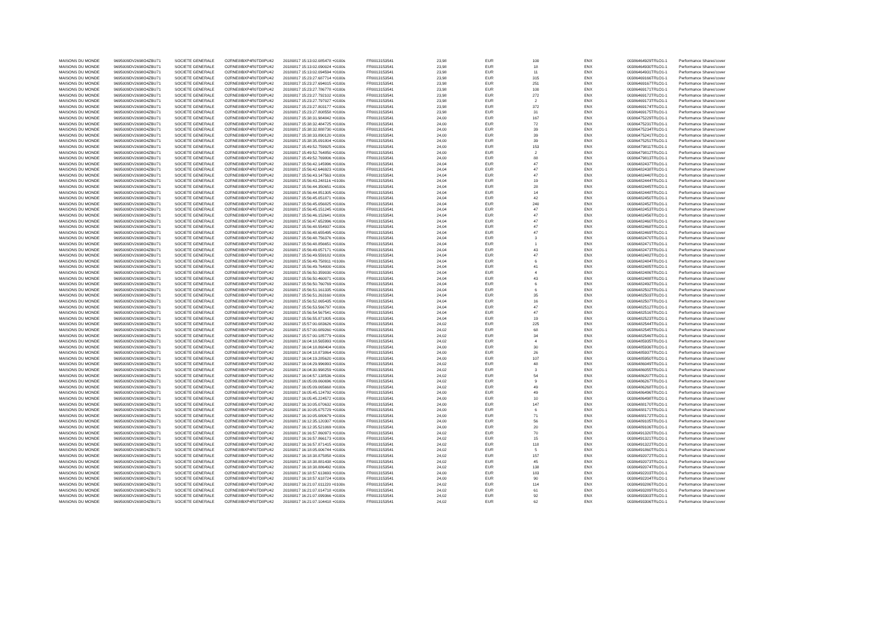| MAISONS DU MONDE | 9695009DV2698O4ZBU71 | SOCIETE GENERALE | O2RNE8IBXP4R0TD8PU42 | 20180817 15:13:02.085478 +0100s | FR0013153541 | 23,98 | EUR | 100 | ENX | 00386464929TRLO1-1 | Performance Shares'cover |
| MAISONS DU MONDE | 9695009DV2698O4ZBU71 | SOCIETE GENERALE | O2RNE8IBXP4R0TD8PU42 | 20180817 15:13:02.090024 +0100s | FR0013153541 | 23,98 | EUR | 18 | ENX | 00386464930TRLO1-1 | Performance Shares'cover |
| MAISONS DU MONDE | 9695009DV2698O4ZBU71 | SOCIETE GENERALE | O2RNE8IBXP4R0TD8PU42 | 20180817 15:13:02.094594 +0100s | FR0013153541 | 23,98 | EUR | 11 | ENX | 00386464931TRLO1-1 | Performance Shares'cover |
| MAISONS DU MONDE | 9695009DV2698O4ZBU71 | SOCIETE GENERALE | O2RNE8IBXP4R0TD8PU42 | 20180817 15:23:27.687714 +0100s | FR0013153541 | 23,98 | EUR | 315 | ENX | 00386469166TRLO1-1 | Performance Shares'cover |
| MAISONS DU MONDE | 9695009DV2698O4ZBU71 | SOCIETE GENERALE | O2RNE8IBXP4R0TD8PU42 | 20180817 15:23:27.694015 +0100s | FR0013153541 | 23,98 | EUR | 251 | ENX | 00386469167TRLO1-1 | Performance Shares'cover |
| MAISONS DU MONDE | 9695009DV2698O4ZBU71 | SOCIETE GENERALE | O2RNE8IBXP4R0TD8PU42 | 20180817 15:23:27.786778 +0100s | FR0013153541 | 23,98 | EUR | 100 | ENX | 00386469171TRLO1-1 | Performance Shares'cover |
| MAISONS DU MONDE | 9695009DV2698O4ZBU71 | SOCIETE GENERALE | O2RNE8IBXP4R0TD8PU42 | 20180817 15:23:27.792102 +0100s | FR0013153541 | 23,98 | EUR | 272 | ENX | 00386469172TRLO1-1 | Performance Shares'cover |
| MAISONS DU MONDE | 9695009DV2698O4ZBU71 | SOCIETE GENERALE | O2RNE8IBXP4R0TD8PU42 | 20180817 15:23:27.797027 +0100s | FR0013153541 | 23,98 | EUR | 2 | ENX | 00386469173TRLO1-1 | Performance Shares'cover |
| MAISONS DU MONDE | 9695009DV2698O4ZBU71 | SOCIETE GENERALE | O2RNE8IBXP4R0TD8PU42 | 20180817 15:23:27.803177 +0100s | FR0013153541 | 23,98 | EUR | 372 | ENX | 00386469174TRLO1-1 | Performance Shares'cover |
| MAISONS DU MONDE | 9695009DV2698O4ZBU71 | SOCIETE GENERALE | O2RNE8IBXP4R0TD8PU42 | 20180817 15:23:27.808558 +0100s | FR0013153541 | 23,98 | EUR | 31 | ENX | 00386469175TRLO1-1 | Performance Shares'cover |
| MAISONS DU MONDE | 9695009DV2698O4ZBU71 | SOCIETE GENERALE | O2RNE8IBXP4R0TD8PU42 | 20180817 15:38:31.984842 +0100s | FR0013153541 | 24,00 | EUR | 167 | ENX | 00386475229TRLO1-1 | Performance Shares'cover |
| MAISONS DU MONDE | 9695009DV2698O4ZBU71 | SOCIETE GENERALE | O2RNE8IBXP4R0TD8PU42 | 20180817 15:38:32.484725 +0100s | FR0013153541 | 24,00 | EUR | 72 | ENX | 00386475231TRLO1-1 | Performance Shares'cover |
| MAISONS DU MONDE | 9695009DV2698O4ZBU71 | SOCIETE GENERALE | O2RNE8IBXP4R0TD8PU42 | 20180817 15:38:32.888730 +0100s | FR0013153541 | 24,00 | EUR | 39 | ENX | 00386475234TRLO1-1 | Performance Shares'cover |
| MAISONS DU MONDE | 9695009DV2698O4ZBU71 | SOCIETE GENERALE | O2RNE8IBXP4R0TD8PU42 | 20180817 15:38:33.890120 +0100s | FR0013153541 | 24,00 | EUR | 39 | ENX | 00386475241TRLO1-1 | Performance Shares'cover |
| MAISONS DU MONDE | 9695009DV2698O4ZBU71 | SOCIETE GENERALE | O2RNE8IBXP4R0TD8PU42 | 20180817 15:38:35.091804 +0100s | FR0013153541 | 24,00 | EUR | 39 | ENX | 00386475251TRLO1-1 | Performance Shares'cover |
| MAISONS DU MONDE | 9695009DV2698O4ZBU71 | SOCIETE GENERALE | O2RNE8IBXP4R0TD8PU42 | 20180817 15:49:52.759925 +0100s | FR0013153541 | 24,00 | EUR | 153 | ENX | 00386479811TRLO1-1 | Performance Shares'cover |
| MAISONS DU MONDE | 9695009DV2698O4ZBU71 | SOCIETE GENERALE | O2RNE8IBXP4R0TD8PU42 | 20180817 15:49:52.764850 +0100s | FR0013153541 | 24,00 | EUR | 2 | ENX | 00386479812TRLO1-1 | Performance Shares'cover |
| MAISONS DU MONDE | 9695009DV2698O4ZBU71 | SOCIETE GENERALE | O2RNE8IBXP4R0TD8PU42 | 20180817 15:49:52.769806 +0100s | FR0013153541 | 24,00 | EUR | 88 | ENX | 00386479813TRLO1-1 | Performance Shares'cover |
| MAISONS DU MONDE | 9695009DV2698O4ZBU71 | SOCIETE GENERALE | O2RNE8IBXP4R0TD8PU42 | 20180817 15:56:42.145996 +0100s | FR0013153541 | 24,04 | EUR | 47 | ENX | 00386482437TRLO1-1 | Performance Shares'cover |
| MAISONS DU MONDE | 9695009DV2698O4ZBU71 | SOCIETE GENERALE | O2RNE8IBXP4R0TD8PU42 | 20180817 15:56:42.646923 +0100s | FR0013153541 | 24,04 | EUR | 47 | ENX | 00386482438TRLO1-1 | Performance Shares'cover |
| MAISONS DU MONDE | 9695009DV2698O4ZBU71 | SOCIETE GENERALE | O2RNE8IBXP4R0TD8PU42 | 20180817 15:56:43.147563 +0100s | FR0013153541 | 24,04 | EUR | 47 | ENX | 00386482440TRLO1-1 | Performance Shares'cover |
| MAISONS DU MONDE | 9695009DV2698O4ZBU71 | SOCIETE GENERALE | O2RNE8IBXP4R0TD8PU42 | 20180817 15:56:43.248116 +0100s | FR0013153541 | 24,04 | EUR | 19 | ENX | 00386482444TRLO1-1 | Performance Shares'cover |
| MAISONS DU MONDE | 9695009DV2698O4ZBU71 | SOCIETE GENERALE | O2RNE8IBXP4R0TD8PU42 | 20180817 15:56:44.350651 +0100s | FR0013153541 | 24,04 | EUR | 28 | ENX | 00386482445TRLO1-1 | Performance Shares'cover |
| MAISONS DU MONDE | 9695009DV2698O4ZBU71 | SOCIETE GENERALE | O2RNE8IBXP4R0TD8PU42 | 20180817 15:56:44.851305 +0100s | FR0013153541 | 24,04 | EUR | 14 | ENX | 00386482448TRLO1-1 | Performance Shares'cover |
| MAISONS DU MONDE | 9695009DV2698O4ZBU71 | SOCIETE GENERALE | O2RNE8IBXP4R0TD8PU42 | 20180817 15:56:45.051871 +0100s | FR0013153541 | 24,04 | EUR | 42 | ENX | 00386482450TRLO1-1 | Performance Shares'cover |
| MAISONS DU MONDE | 9695009DV2698O4ZBU71 | SOCIETE GENERALE | O2RNE8IBXP4R0TD8PU42 | 20180817 15:56:45.056825 +0100s | FR0013153541 | 24,04 | EUR | 240 | ENX | 00386482452TRLO1-1 | Performance Shares'cover |
| MAISONS DU MONDE | 9695009DV2698O4ZBU71 | SOCIETE GENERALE | O2RNE8IBXP4R0TD8PU42 | 20180817 15:56:45.151245 +0100s | FR0013153541 | 24,04 | EUR | 47 | ENX | 00386482453TRLO1-1 | Performance Shares'cover |
| MAISONS DU MONDE | 9695009DV2698O4ZBU71 | SOCIETE GENERALE | O2RNE8IBXP4R0TD8PU42 | 20180817 15:56:46.152641 +0100s | FR0013153541 | 24,04 | EUR | 47 | ENX | 00386482456TRLO1-1 | Performance Shares'cover |
| MAISONS DU MONDE | 9695009DV2698O4ZBU71 | SOCIETE GENERALE | O2RNE8IBXP4R0TD8PU42 | 20180817 15:56:47.652996 +0100s | FR0013153541 | 24,04 | EUR | 47 | ENX | 00386482460TRLO1-1 | Performance Shares'cover |
| MAISONS DU MONDE | 9695009DV2698O4ZBU71 | SOCIETE GENERALE | O2RNE8IBXP4R0TD8PU42 | 20180817 15:56:48.554937 +0100s | FR0013153541 | 24,04 | EUR | 47 | ENX | 00386482468TRLO1-1 | Performance Shares'cover |
| MAISONS DU MONDE | 9695009DV2698O4ZBU71 | SOCIETE GENERALE | O2RNE8IBXP4R0TD8PU42 | 20180817 15:56:48.655495 +0100s | FR0013153541 | 24,04 | EUR | 47 | ENX | 00386482469TRLO1-1 | Performance Shares'cover |
| MAISONS DU MONDE | 9695009DV2698O4ZBU71 | SOCIETE GENERALE | O2RNE8IBXP4R0TD8PU42 | 20180817 15:56:48.756376 +0100s | FR0013153541 | 24,04 | EUR | 3 | ENX | 00386482470TRLO1-1 | Performance Shares'cover |
| MAISONS DU MONDE | 9695009DV2698O4ZBU71 | SOCIETE GENERALE | O2RNE8IBXP4R0TD8PU42 | 20180817 15:56:48.856651 +0100s | FR0013153541 | 24,04 | EUR | 1 | ENX | 00386482471TRLO1-1 | Performance Shares'cover |
| MAISONS DU MONDE | 9695009DV2698O4ZBU71 | SOCIETE GENERALE | O2RNE8IBXP4R0TD8PU42 | 20180817 15:56:49.057171 +0100s | FR0013153541 | 24,04 | EUR | 43 | ENX | 00386482473TRLO1-1 | Performance Shares'cover |
| MAISONS DU MONDE | 9695009DV2698O4ZBU71 | SOCIETE GENERALE | O2RNE8IBXP4R0TD8PU42 | 20180817 15:56:49.559182 +0100s | FR0013153541 | 24,04 | EUR | 47 | ENX | 00386482482TRLO1-1 | Performance Shares'cover |
| MAISONS DU MONDE | 9695009DV2698O4ZBU71 | SOCIETE GENERALE | O2RNE8IBXP4R0TD8PU42 | 20180817 15:56:49.758911 +0100s | FR0013153541 | 24,04 | EUR | 6 | ENX | 00386482484TRLO1-1 | Performance Shares'cover |
| MAISONS DU MONDE | 9695009DV2698O4ZBU71 | SOCIETE GENERALE | O2RNE8IBXP4R0TD8PU42 | 20180817 15:56:49.764000 +0100s | FR0013153541 | 24,04 | EUR | 41 | ENX | 00386482485TRLO1-1 | Performance Shares'cover |
| MAISONS DU MONDE | 9695009DV2698O4ZBU71 | SOCIETE GENERALE | O2RNE8IBXP4R0TD8PU42 | 20180817 15:56:50.359030 +0100s | FR0013153541 | 24,04 | EUR | 4 | ENX | 00386482486TRLO1-1 | Performance Shares'cover |
| MAISONS DU MONDE | 9695009DV2698O4ZBU71 | SOCIETE GENERALE | O2RNE8IBXP4R0TD8PU42 | 20180817 15:56:50.460071 +0100s | FR0013153541 | 24,04 | EUR | 43 | ENX | 00386482488TRLO1-1 | Performance Shares'cover |
| MAISONS DU MONDE | 9695009DV2698O4ZBU71 | SOCIETE GENERALE | O2RNE8IBXP4R0TD8PU42 | 20180817 15:56:50.760769 +0100s | FR0013153541 | 24,04 | EUR | 6 | ENX | 00386482492TRLO1-1 | Performance Shares'cover |
| MAISONS DU MONDE | 9695009DV2698O4ZBU71 | SOCIETE GENERALE | O2RNE8IBXP4R0TD8PU42 | 20180817 15:56:51.161335 +0100s | FR0013153541 | 24,04 | EUR | 6 | ENX | 00386482502TRLO1-1 | Performance Shares'cover |
| MAISONS DU MONDE | 9695009DV2698O4ZBU71 | SOCIETE GENERALE | O2RNE8IBXP4R0TD8PU42 | 20180817 15:56:51.263160 +0100s | FR0013153541 | 24,04 | EUR | 35 | ENX | 00386482503TRLO1-1 | Performance Shares'cover |
| MAISONS DU MONDE | 9695009DV2698O4ZBU71 | SOCIETE GENERALE | O2RNE8IBXP4R0TD8PU42 | 20180817 15:56:52.065435 +0100s | FR0013153541 | 24,04 | EUR | 16 | ENX | 00386482507TRLO1-1 | Performance Shares'cover |
| MAISONS DU MONDE | 9695009DV2698O4ZBU71 | SOCIETE GENERALE | O2RNE8IBXP4R0TD8PU42 | 20180817 15:56:53.566797 +0100s | FR0013153541 | 24,04 | EUR | 47 | ENX | 00386482512TRLO1-1 | Performance Shares'cover |
| MAISONS DU MONDE | 9695009DV2698O4ZBU71 | SOCIETE GENERALE | O2RNE8IBXP4R0TD8PU42 | 20180817 15:56:54.567541 +0100s | FR0013153541 | 24,04 | EUR | 47 | ENX | 00386482516TRLO1-1 | Performance Shares'cover |
| MAISONS DU MONDE | 9695009DV2698O4ZBU71 | SOCIETE GENERALE | O2RNE8IBXP4R0TD8PU42 | 20180817 15:56:55.871805 +0100s | FR0013153541 | 24,04 | EUR | 19 | ENX | 00386482523TRLO1-1 | Performance Shares'cover |
| MAISONS DU MONDE | 9695009DV2698O4ZBU71 | SOCIETE GENERALE | O2RNE8IBXP4R0TD8PU42 | 20180817 15:57:00.083626 +0100s | FR0013153541 | 24,02 | EUR | 225 | ENX | 00386482544TRLO1-1 | Performance Shares'cover |
| MAISONS DU MONDE | 9695009DV2698O4ZBU71 | SOCIETE GENERALE | O2RNE8IBXP4R0TD8PU42 | 20180817 15:57:00.089260 +0100s | FR0013153541 | 24,02 | EUR | 68 | ENX | 00386482545TRLO1-1 | Performance Shares'cover |
| MAISONS DU MONDE | 9695009DV2698O4ZBU71 | SOCIETE GENERALE | O2RNE8IBXP4R0TD8PU42 | 20180817 15:57:00.185779 +0100s | FR0013153541 | 24,02 | EUR | 34 | ENX | 00386482546TRLO1-1 | Performance Shares'cover |
| MAISONS DU MONDE | 9695009DV2698O4ZBU71 | SOCIETE GENERALE | O2RNE8IBXP4R0TD8PU42 | 20180817 16:04:18.565993 +0100s | FR0013153541 | 24,02 | EUR | 4 | ENX | 00386485935TRLO1-1 | Performance Shares'cover |
| MAISONS DU MONDE | 9695009DV2698O4ZBU71 | SOCIETE GENERALE | O2RNE8IBXP4R0TD8PU42 | 20180817 16:04:18.868404 +0100s | FR0013153541 | 24,00 | EUR | 30 | ENX | 00386485936TRLO1-1 | Performance Shares'cover |
| MAISONS DU MONDE | 9695009DV2698O4ZBU71 | SOCIETE GENERALE | O2RNE8IBXP4R0TD8PU42 | 20180817 16:04:18.873864 +0100s | FR0013153541 | 24,00 | EUR | 26 | ENX | 00386485937TRLO1-1 | Performance Shares'cover |
| MAISONS DU MONDE | 9695009DV2698O4ZBU71 | SOCIETE GENERALE | O2RNE8IBXP4R0TD8PU42 | 20180817 16:04:19.285620 +0100s | FR0013153541 | 24,00 | EUR | 107 | ENX | 00386485950TRLO1-1 | Performance Shares'cover |
| MAISONS DU MONDE | 9695009DV2698O4ZBU71 | SOCIETE GENERALE | O2RNE8IBXP4R0TD8PU42 | 20180817 16:04:29.996993 +0100s | FR0013153541 | 24,02 | EUR | 48 | ENX | 00386486049TRLO1-1 | Performance Shares'cover |
| MAISONS DU MONDE | 9695009DV2698O4ZBU71 | SOCIETE GENERALE | O2RNE8IBXP4R0TD8PU42 | 20180817 16:04:30.998259 +0100s | FR0013153541 | 24,02 | EUR | 3 | ENX | 00386486055TRLO1-1 | Performance Shares'cover |
| MAISONS DU MONDE | 9695009DV2698O4ZBU71 | SOCIETE GENERALE | O2RNE8IBXP4R0TD8PU42 | 20180817 16:04:57.138536 +0100s | FR0013153541 | 24,02 | EUR | 54 | ENX | 00386486207TRLO1-1 | Performance Shares'cover |
| MAISONS DU MONDE | 9695009DV2698O4ZBU71 | SOCIETE GENERALE | O2RNE8IBXP4R0TD8PU42 | 20180817 16:05:09.060696 +0100s | FR0013153541 | 24,02 | EUR | 9 | ENX | 00386486267TRLO1-1 | Performance Shares'cover |
| MAISONS DU MONDE | 9695009DV2698O4ZBU71 | SOCIETE GENERALE | O2RNE8IBXP4R0TD8PU42 | 20180817 16:05:09.065668 +0100s | FR0013153541 | 24,02 | EUR | 49 | ENX | 00386486268TRLO1-1 | Performance Shares'cover |
| MAISONS DU MONDE | 9695009DV2698O4ZBU71 | SOCIETE GENERALE | O2RNE8IBXP4R0TD8PU42 | 20180817 16:05:45.124792 +0100s | FR0013153541 | 24,00 | EUR | 49 | ENX | 00386486496TRLO1-1 | Performance Shares'cover |
| MAISONS DU MONDE | 9695009DV2698O4ZBU71 | SOCIETE GENERALE | O2RNE8IBXP4R0TD8PU42 | 20180817 16:05:45.224572 +0100s | FR0013153541 | 24,00 | EUR | 10 | ENX | 00386486498TRLO1-1 | Performance Shares'cover |
| MAISONS DU MONDE | 9695009DV2698O4ZBU71 | SOCIETE GENERALE | O2RNE8IBXP4R0TD8PU42 | 20180817 16:10:05.070632 +0100s | FR0013153541 | 24,00 | EUR | 147 | ENX | 00386488170TRLO1-1 | Performance Shares'cover |
| MAISONS DU MONDE | 9695009DV2698O4ZBU71 | SOCIETE GENERALE | O2RNE8IBXP4R0TD8PU42 | 20180817 16:10:05.075729 +0100s | FR0013153541 | 24,00 | EUR | 6 | ENX | 00386488171TRLO1-1 | Performance Shares'cover |
| MAISONS DU MONDE | 9695009DV2698O4ZBU71 | SOCIETE GENERALE | O2RNE8IBXP4R0TD8PU42 | 20180817 16:10:05.080679 +0100s | FR0013153541 | 24,00 | EUR | 71 | ENX | 00386488172TRLO1-1 | Performance Shares'cover |
| MAISONS DU MONDE | 9695009DV2698O4ZBU71 | SOCIETE GENERALE | O2RNE8IBXP4R0TD8PU42 | 20180817 16:12:35.120307 +0100s | FR0013153541 | 24,00 | EUR | 56 | ENX | 00386489105TRLO1-1 | Performance Shares'cover |
| MAISONS DU MONDE | 9695009DV2698O4ZBU71 | SOCIETE GENERALE | O2RNE8IBXP4R0TD8PU42 | 20180817 16:12:35.521069 +0100s | FR0013153541 | 24,00 | EUR | 20 | ENX | 00386489106TRLO1-1 | Performance Shares'cover |
| MAISONS DU MONDE | 9695009DV2698O4ZBU71 | SOCIETE GENERALE | O2RNE8IBXP4R0TD8PU42 | 20180817 16:16:57.860973 +0100s | FR0013153541 | 24,02 | EUR | 70 | ENX | 00386491320TRLO1-1 | Performance Shares'cover |
| MAISONS DU MONDE | 9695009DV2698O4ZBU71 | SOCIETE GENERALE | O2RNE8IBXP4R0TD8PU42 | 20180817 16:16:57.866173 +0100s | FR0013153541 | 24,02 | EUR | 15 | ENX | 00386491321TRLO1-1 | Performance Shares'cover |
| MAISONS DU MONDE | 9695009DV2698O4ZBU71 | SOCIETE GENERALE | O2RNE8IBXP4R0TD8PU42 | 20180817 16:16:57.871415 +0100s | FR0013153541 | 24,02 | EUR | 118 | ENX | 00386491322TRLO1-1 | Performance Shares'cover |
| MAISONS DU MONDE | 9695009DV2698O4ZBU71 | SOCIETE GENERALE | O2RNE8IBXP4R0TD8PU42 | 20180817 16:18:05.006744 +0100s | FR0013153541 | 24,02 | EUR | 5 | ENX | 00386491860TRLO1-1 | Performance Shares'cover |
| MAISONS DU MONDE | 9695009DV2698O4ZBU71 | SOCIETE GENERALE | O2RNE8IBXP4R0TD8PU42 | 20180817 16:18:38.875858 +0100s | FR0013153541 | 24,02 | EUR | 157 | ENX | 00386492072TRLO1-1 | Performance Shares'cover |
| MAISONS DU MONDE | 9695009DV2698O4ZBU71 | SOCIETE GENERALE | O2RNE8IBXP4R0TD8PU42 | 20180817 16:18:38.881438 +0100s | FR0013153541 | 24,02 | EUR | 45 | ENX | 00386492073TRLO1-1 | Performance Shares'cover |
| MAISONS DU MONDE | 9695009DV2698O4ZBU71 | SOCIETE GENERALE | O2RNE8IBXP4R0TD8PU42 | 20180817 16:18:38.886492 +0100s | FR0013153541 | 24,02 | EUR | 138 | ENX | 00386492074TRLO1-1 | Performance Shares'cover |
| MAISONS DU MONDE | 9695009DV2698O4ZBU71 | SOCIETE GENERALE | O2RNE8IBXP4R0TD8PU42 | 20180817 16:18:57.613693 +0100s | FR0013153541 | 24,00 | EUR | 183 | ENX | 00386492203TRLO1-1 | Performance Shares'cover |
| MAISONS DU MONDE | 9695009DV2698O4ZBU71 | SOCIETE GENERALE | O2RNE8IBXP4R0TD8PU42 | 20180817 16:18:57.618724 +0100s | FR0013153541 | 24,00 | EUR | 90 | ENX | 00386492204TRLO1-1 | Performance Shares'cover |
| MAISONS DU MONDE | 9695009DV2698O4ZBU71 | SOCIETE GENERALE | O2RNE8IBXP4R0TD8PU42 | 20180817 16:21:07.011220 +0100s | FR0013153541 | 24,02 | EUR | 114 | ENX | 00386493286TRLO1-1 | Performance Shares'cover |
| MAISONS DU MONDE | 9695009DV2698O4ZBU71 | SOCIETE GENERALE | O2RNE8IBXP4R0TD8PU42 | 20180817 16:21:07.014718 +0100s | FR0013153541 | 24,02 | EUR | 61 | ENX | 00386493289TRLO1-1 | Performance Shares'cover |
| MAISONS DU MONDE | 9695009DV2698O4ZBU71 | SOCIETE GENERALE | O2RNE8IBXP4R0TD8PU42 | 20180817 16:21:07.099366 +0100s | FR0013153541 | 24,02 | EUR | 92 | ENX | 00386493303TRLO1-1 | Performance Shares'cover |
| MAISONS DU MONDE | 9695009DV2698O4ZBU71 | SOCIETE GENERALE | O2RNE8IBXP4R0TD8PU42 | 20180817 16:21:07.104418 +0100s | FR0013153541 | 24,02 | EUR | 62 | ENX | 00386493306TRLO1-1 | Performance Shares'cover |